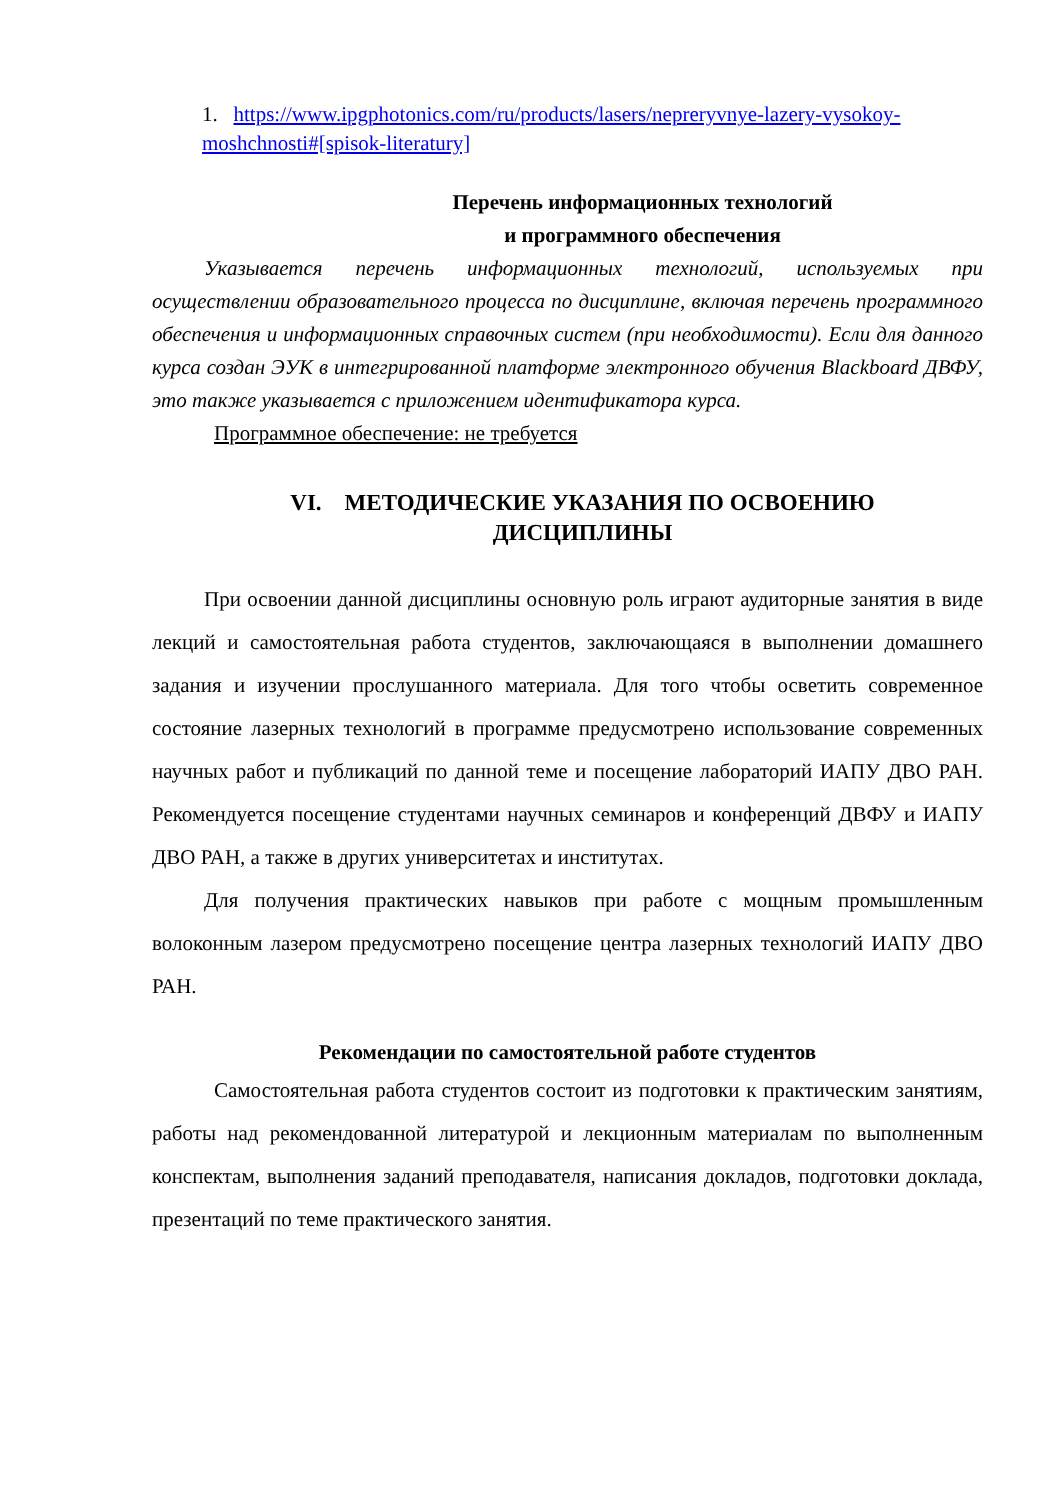1. https://www.ipgphotonics.com/ru/products/lasers/nepreryvnye-lazery-vysokoy-moshchnosti#[spisok-literatury]
Перечень информационных технологий
и программного обеспечения
Указывается перечень информационных технологий, используемых при осуществлении образовательного процесса по дисциплине, включая перечень программного обеспечения и информационных справочных систем (при необходимости). Если для данного курса создан ЭУК в интегрированной платформе электронного обучения Blackboard ДВФУ, это также указывается с приложением идентификатора курса.
Программное обеспечение: не требуется
VI. МЕТОДИЧЕСКИЕ УКАЗАНИЯ ПО ОСВОЕНИЮ
ДИСЦИПЛИНЫ
При освоении данной дисциплины основную роль играют аудиторные занятия в виде лекций и самостоятельная работа студентов, заключающаяся в выполнении домашнего задания и изучении прослушанного материала. Для того чтобы осветить современное состояние лазерных технологий в программе предусмотрено использование современных научных работ и публикаций по данной теме и посещение лабораторий ИАПУ ДВО РАН. Рекомендуется посещение студентами научных семинаров и конференций ДВФУ и ИАПУ ДВО РАН, а также в других университетах и институтах.
Для получения практических навыков при работе с мощным промышленным волоконным лазером предусмотрено посещение центра лазерных технологий ИАПУ ДВО РАН.
Рекомендации по самостоятельной работе студентов
Самостоятельная работа студентов состоит из подготовки к практическим занятиям, работы над рекомендованной литературой и лекционным материалам по выполненным конспектам, выполнения заданий преподавателя, написания докладов, подготовки доклада, презентаций по теме практического занятия.